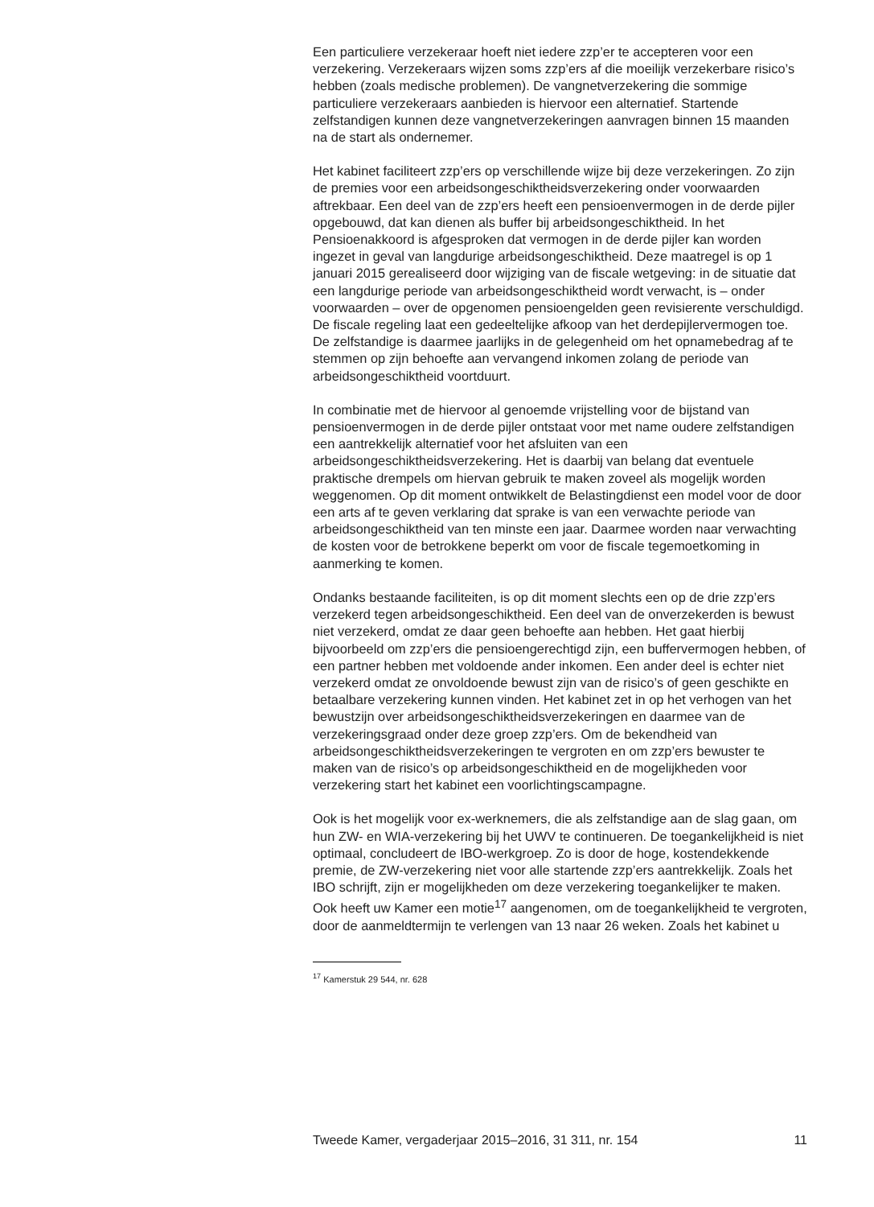Een particuliere verzekeraar hoeft niet iedere zzp’er te accepteren voor een verzekering. Verzekeraars wijzen soms zzp’ers af die moeilijk verzekerbare risico’s hebben (zoals medische problemen). De vangnetverzekering die sommige particuliere verzekeraars aanbieden is hiervoor een alternatief. Startende zelfstandigen kunnen deze vangnetverzekeringen aanvragen binnen 15 maanden na de start als ondernemer.
Het kabinet faciliteert zzp’ers op verschillende wijze bij deze verzekeringen. Zo zijn de premies voor een arbeidsongeschiktheidsverzekering onder voorwaarden aftrekbaar. Een deel van de zzp’ers heeft een pensioenvermogen in de derde pijler opgebouwd, dat kan dienen als buffer bij arbeidsongeschiktheid. In het Pensioenakkoord is afgesproken dat vermogen in de derde pijler kan worden ingezet in geval van langdurige arbeidsongeschiktheid. Deze maatregel is op 1 januari 2015 gerealiseerd door wijziging van de fiscale wetgeving: in de situatie dat een langdurige periode van arbeidsongeschiktheid wordt verwacht, is – onder voorwaarden – over de opgenomen pensioengelden geen revisierente verschuldigd. De fiscale regeling laat een gedeeltelijke afkoop van het derdepijlervermogen toe. De zelfstandige is daarmee jaarlijks in de gelegenheid om het opnamebedrag af te stemmen op zijn behoefte aan vervangend inkomen zolang de periode van arbeidsongeschiktheid voortduurt.
In combinatie met de hiervoor al genoemde vrijstelling voor de bijstand van pensioenvermogen in de derde pijler ontstaat voor met name oudere zelfstandigen een aantrekkelijk alternatief voor het afsluiten van een arbeidsongeschiktheidsverzekering. Het is daarbij van belang dat eventuele praktische drempels om hiervan gebruik te maken zoveel als mogelijk worden weggenomen. Op dit moment ontwikkelt de Belastingdienst een model voor de door een arts af te geven verklaring dat sprake is van een verwachte periode van arbeidsongeschiktheid van ten minste een jaar. Daarmee worden naar verwachting de kosten voor de betrokkene beperkt om voor de fiscale tegemoetkoming in aanmerking te komen.
Ondanks bestaande faciliteiten, is op dit moment slechts een op de drie zzp’ers verzekerd tegen arbeidsongeschiktheid. Een deel van de onverzekerden is bewust niet verzekerd, omdat ze daar geen behoefte aan hebben. Het gaat hierbij bijvoorbeeld om zzp’ers die pensioengerechtigd zijn, een buffervermogen hebben, of een partner hebben met voldoende ander inkomen. Een ander deel is echter niet verzekerd omdat ze onvoldoende bewust zijn van de risico’s of geen geschikte en betaalbare verzekering kunnen vinden. Het kabinet zet in op het verhogen van het bewustzijn over arbeidsongeschiktheidsverzekeringen en daarmee van de verzekeringsgraad onder deze groep zzp’ers. Om de bekendheid van arbeidsongeschiktheidsverzekeringen te vergroten en om zzp’ers bewuster te maken van de risico’s op arbeidsongeschiktheid en de mogelijkheden voor verzekering start het kabinet een voorlichtingscampagne.
Ook is het mogelijk voor ex-werknemers, die als zelfstandige aan de slag gaan, om hun ZW- en WIA-verzekering bij het UWV te continueren. De toegankelijkheid is niet optimaal, concludeert de IBO-werkgroep. Zo is door de hoge, kostendekkende premie, de ZW-verzekering niet voor alle startende zzp’ers aantrekkelijk. Zoals het IBO schrijft, zijn er mogelijkheden om deze verzekering toegankelijker te maken. Ook heeft uw Kamer een motie<sup>17</sup> aangenomen, om de toegankelijkheid te vergroten, door de aanmeldtermijn te verlengen van 13 naar 26 weken. Zoals het kabinet u
<sup>17</sup> Kamerstuk 29 544, nr. 628
Tweede Kamer, vergaderjaar 2015–2016, 31 311, nr. 154 11